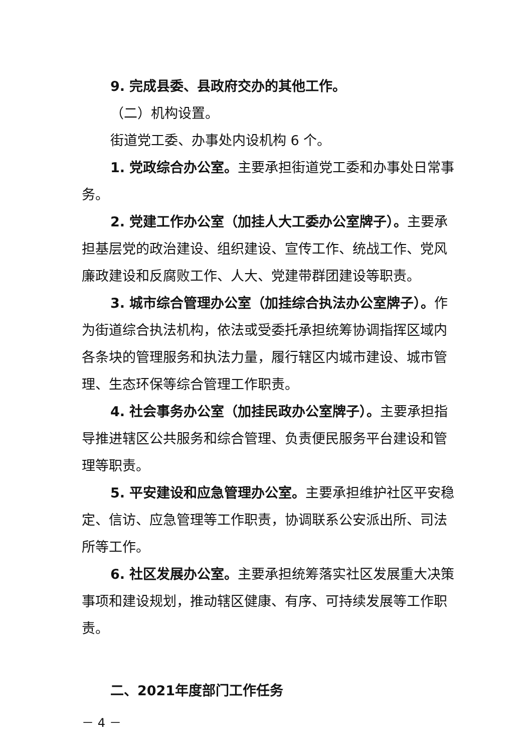9. 完成县委、县政府交办的其他工作。
（二）机构设置。
街道党工委、办事处内设机构 6 个。
1. 党政综合办公室。主要承担街道党工委和办事处日常事务。
2. 党建工作办公室（加挂人大工委办公室牌子）。主要承担基层党的政治建设、组织建设、宣传工作、统战工作、党风廉政建设和反腐败工作、人大、党建带群团建设等职责。
3. 城市综合管理办公室（加挂综合执法办公室牌子）。作为街道综合执法机构，依法或受委托承担统筹协调指挥区域内各条块的管理服务和执法力量，履行辖区内城市建设、城市管理、生态环保等综合管理工作职责。
4. 社会事务办公室（加挂民政办公室牌子）。主要承担指导推进辖区公共服务和综合管理、负责便民服务平台建设和管理等职责。
5. 平安建设和应急管理办公室。主要承担维护社区平安稳定、信访、应急管理等工作职责，协调联系公安派出所、司法所等工作。
6. 社区发展办公室。主要承担统筹落实社区发展重大决策事项和建设规划，推动辖区健康、有序、可持续发展等工作职责。
二、2021年度部门工作任务
－ 4 －